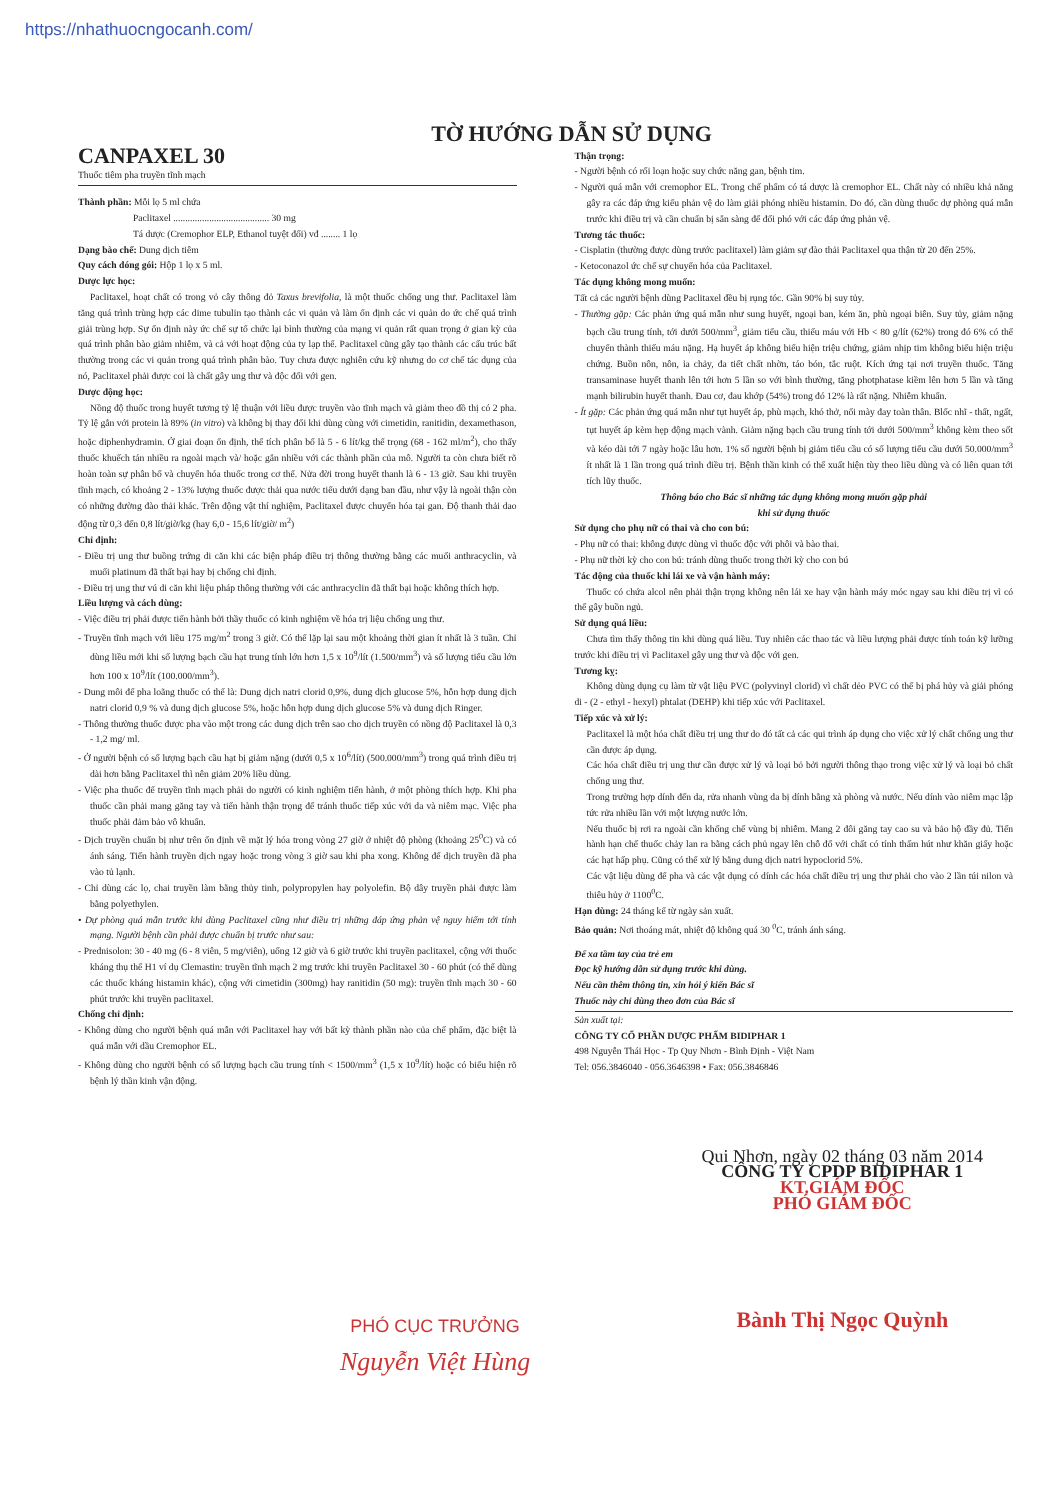https://nhathuocngocanh.com/
TỜ HƯỚNG DẪN SỬ DỤNG
CANPAXEL 30
Thuốc tiêm pha truyền tĩnh mạch
Thành phần: Mỗi lọ 5 ml chứa
Paclitaxel ........................................ 30 mg
Tá dược (Cremophor ELP, Ethanol tuyệt đối) vđ ........ 1 lọ
Dạng bào chế: Dung dịch tiêm
Quy cách đóng gói: Hộp 1 lọ x 5 ml.
Dược lực học:
Paclitaxel, hoạt chất có trong vỏ cây thông đỏ Taxus brevifolia, là một thuốc chống ung thư. Paclitaxel làm tăng quá trình trùng hợp các dime tubulin tạo thành các vi quản và làm ổn định các vi quản do ức chế quá trình giải trùng hợp. Sự ổn định này ức chế sự tổ chức lại bình thường của mạng vi quản rất quan trọng ở gian kỳ của quá trình phân bào giảm nhiễm, và cả với hoạt động của ty lạp thể. Paclitaxel cũng gây tạo thành các cấu trúc bất thường trong các vi quản trong quá trình phân bào. Tuy chưa được nghiên cứu kỹ nhưng do cơ chế tác dụng của nó, Paclitaxel phải được coi là chất gây ung thư và độc đối với gen.
Dược động học:
Nồng độ thuốc trong huyết tương tỷ lệ thuận với liều được truyền vào tĩnh mạch và giảm theo đồ thị có 2 pha. Tỷ lệ gắn với protein là 89% (in vitro) và không bị thay đổi khi dùng cùng với cimetidin, ranitidin, dexamethason, hoặc diphenhydramin. Ở giai đoạn ổn định, thể tích phân bố là 5 - 6 lít/kg thể trọng (68 - 162 ml/m<sup>2</sup>), cho thấy thuốc khuếch tán nhiều ra ngoài mạch và/ hoặc gắn nhiều với các thành phần của mô. Người ta còn chưa biết rõ hoàn toàn sự phân bố và chuyển hóa thuốc trong cơ thể. Nửa đời trong huyết thanh là 6 - 13 giờ. Sau khi truyền tĩnh mạch, có khoảng 2 - 13% lượng thuốc được thải qua nước tiểu dưới dạng ban đầu, như vậy là ngoài thận còn có những đường đào thải khác. Trên động vật thí nghiệm, Paclitaxel được chuyển hóa tại gan. Độ thanh thải dao động từ 0,3 đến 0,8 lít/giờ/kg (hay 6,0 - 15,6 lít/giờ/ m<sup>2</sup>)
Chỉ định:
- Điều trị ung thư buồng trứng di căn khi các biện pháp điều trị thông thường bằng các muối anthracyclin, và muối platinum đã thất bại hay bị chống chỉ định.
- Điều trị ung thư vú di căn khi liệu pháp thông thường với các anthracyclin đã thất bại hoặc không thích hợp.
Liều lượng và cách dùng:
- Việc điều trị phải được tiến hành bởi thầy thuốc có kinh nghiệm về hóa trị liệu chống ung thư.
- Truyền tĩnh mạch với liều 175 mg/m<sup>2</sup> trong 3 giờ. Có thể lặp lại sau một khoảng thời gian ít nhất là 3 tuần. Chỉ dùng liều mới khi số lượng bạch cầu hạt trung tính lớn hơn 1,5 x 10<sup>9</sup>/lít (1.500/mm<sup>3</sup>) và số lượng tiểu cầu lớn hơn 100 x 10<sup>9</sup>/lít (100.000/mm<sup>3</sup>).
- Dung môi để pha loãng thuốc có thể là: Dung dịch natri clorid 0,9%, dung dịch glucose 5%, hỗn hợp dung dịch natri clorid 0,9 % và dung dịch glucose 5%, hoặc hỗn hợp dung dịch glucose 5% và dung dịch Ringer.
- Thông thường thuốc được pha vào một trong các dung dịch trên sao cho dịch truyền có nồng độ Paclitaxel là 0,3 - 1,2 mg/ ml.
- Ở người bệnh có số lượng bạch cầu hạt bị giảm nặng (dưới 0,5 x 10<sup>6</sup>/lít) (500.000/mm<sup>3</sup>) trong quá trình điều trị dài hơn bằng Paclitaxel thì nên giảm 20% liều dùng.
- Việc pha thuốc để truyền tĩnh mạch phải do người có kinh nghiệm tiến hành, ở một phòng thích hợp. Khi pha thuốc cần phải mang găng tay và tiến hành thận trọng để tránh thuốc tiếp xúc với da và niêm mạc. Việc pha thuốc phải đảm bảo vô khuẩn.
- Dịch truyền chuẩn bị như trên ổn định về mặt lý hóa trong vòng 27 giờ ở nhiệt độ phòng (khoảng 25<sup>0</sup>C) và có ánh sáng. Tiến hành truyền dịch ngay hoặc trong vòng 3 giờ sau khi pha xong. Không để dịch truyền đã pha vào tủ lạnh.
- Chỉ dùng các lọ, chai truyền làm bằng thủy tinh, polypropylen hay polyolefin. Bộ dây truyền phải được làm bằng polyethylen.
• Dự phòng quá mẫn trước khi dùng Paclitaxel cũng như điều trị những đáp ứng phản vệ nguy hiểm tới tính mạng. Người bệnh cần phải được chuẩn bị trước như sau:
- Prednisolon: 30 - 40 mg (6 - 8 viên, 5 mg/viên), uống 12 giờ và 6 giờ trước khi truyền paclitaxel, cộng với thuốc kháng thụ thể H1 ví dụ Clemastin: truyền tĩnh mạch 2 mg trước khi truyền Paclitaxel 30 - 60 phút (có thể dùng các thuốc kháng histamin khác), cộng với cimetidin (300mg) hay ranitidin (50 mg): truyền tĩnh mạch 30 - 60 phút trước khi truyền paclitaxel.
Chống chỉ định:
- Không dùng cho người bệnh quá mẫn với Paclitaxel hay với bất kỳ thành phần nào của chế phẩm, đặc biệt là quá mẫn với dầu Cremophor EL.
- Không dùng cho người bệnh có số lượng bạch cầu trung tính < 1500/mm<sup>3</sup> (1,5 x 10<sup>9</sup>/lít) hoặc có biểu hiện rõ bệnh lý thần kinh vận động.
Thận trọng:
- Người bệnh có rối loạn hoặc suy chức năng gan, bệnh tim.
- Người quá mẫn với cremophor EL. Trong chế phẩm có tá dược là cremophor EL. Chất này có nhiều khả năng gây ra các đáp ứng kiểu phản vệ do làm giải phóng nhiều histamin. Do đó, cần dùng thuốc dự phòng quá mẫn trước khi điều trị và cần chuẩn bị sẵn sàng để đối phó với các đáp ứng phản vệ.
Tương tác thuốc:
- Cisplatin (thường được dùng trước paclitaxel) làm giảm sự đào thải Paclitaxel qua thận từ 20 đến 25%.
- Ketoconazol ức chế sự chuyển hóa của Paclitaxel.
Tác dụng không mong muốn:
Tất cả các người bệnh dùng Paclitaxel đều bị rụng tóc. Gần 90% bị suy tủy.
- Thường gặp: Các phản ứng quá mẫn như sung huyết, ngoại ban, kém ăn, phù ngoại biên. Suy tủy, giảm nặng bạch cầu trung tính, tới dưới 500/mm<sup>3</sup>, giảm tiểu cầu, thiếu máu với Hb < 80 g/lít (62%) trong đó 6% có thể chuyển thành thiếu máu nặng. Hạ huyết áp không biểu hiện triệu chứng, giảm nhịp tim không biểu hiện triệu chứng. Buồn nôn, nôn, ỉa chảy, đa tiết chất nhờn, táo bón, tắc ruột. Kích ứng tại nơi truyền thuốc. Tăng transaminase huyết thanh lên tới hơn 5 lần so với bình thường, tăng photphatase kiềm lên hơn 5 lần và tăng mạnh bilirubin huyết thanh. Đau cơ, đau khớp (54%) trong đó 12% là rất nặng. Nhiễm khuẩn.
- Ít gặp: Các phản ứng quá mẫn như tụt huyết áp, phù mạch, khó thở, nổi mày đay toàn thân. Blốc nhĩ - thất, ngất, tụt huyết áp kèm hẹp động mạch vành. Giảm nặng bạch cầu trung tính tới dưới 500/mm<sup>3</sup> không kèm theo sốt và kéo dài tới 7 ngày hoặc lâu hơn. 1% số người bệnh bị giảm tiểu cầu có số lượng tiểu cầu dưới 50.000/mm<sup>3</sup> ít nhất là 1 lần trong quá trình điều trị. Bệnh thần kinh có thể xuất hiện tùy theo liều dùng và có liên quan tới tích lũy thuốc.
Thông báo cho Bác sĩ những tác dụng không mong muốn gặp phải
khi sử dụng thuốc
Sử dụng cho phụ nữ có thai và cho con bú:
- Phụ nữ có thai: không được dùng vì thuốc độc với phôi và bào thai.
- Phụ nữ thời kỳ cho con bú: tránh dùng thuốc trong thời kỳ cho con bú
Tác động của thuốc khi lái xe và vận hành máy:
Thuốc có chứa alcol nên phải thận trọng không nên lái xe hay vận hành máy móc ngay sau khi điều trị vì có thể gây buồn ngủ.
Sử dụng quá liều:
Chưa tìm thấy thông tin khi dùng quá liều. Tuy nhiên các thao tác và liều lượng phải được tính toán kỹ lưỡng trước khi điều trị vì Paclitaxel gây ung thư và độc với gen.
Tương kỵ:
Không dùng dụng cụ làm từ vật liệu PVC (polyvinyl clorid) vì chất dẻo PVC có thể bị phá hủy và giải phóng di - (2 - ethyl - hexyl) phtalat (DEHP) khi tiếp xúc với Paclitaxel.
Tiếp xúc và xử lý:
Paclitaxel là một hóa chất điều trị ung thư do đó tất cả các qui trình áp dụng cho việc xử lý chất chống ung thư cần được áp dụng.
Các hóa chất điều trị ung thư cần được xử lý và loại bỏ bởi người thông thạo trong việc xử lý và loại bỏ chất chống ung thư.
Trong trường hợp dính đến da, rửa nhanh vùng da bị dính bằng xà phòng và nước. Nếu dính vào niêm mạc lập tức rửa nhiều lần với một lượng nước lớn.
Nếu thuốc bị rơi ra ngoài cần khống chế vùng bị nhiễm. Mang 2 đôi găng tay cao su và bảo hộ đầy đủ. Tiến hành hạn chế thuốc chảy lan ra bằng cách phủ ngay lên chỗ đổ với chất có tính thấm hút như khăn giấy hoặc các hạt hấp phụ. Cũng có thể xử lý bằng dung dịch natri hypoclorid 5%.
Các vật liệu dùng để pha và các vật dụng có dính các hóa chất điều trị ung thư phải cho vào 2 lần túi nilon và thiêu hủy ở 1100<sup>0</sup>C.
Hạn dùng: 24 tháng kể từ ngày sản xuất.
Bảo quản: Nơi thoáng mát, nhiệt độ không quá 30 <sup>0</sup>C, tránh ánh sáng.
Để xa tầm tay của trẻ em
Đọc kỹ hướng dẫn sử dụng trước khi dùng.
Nếu cần thêm thông tin, xin hỏi ý kiến Bác sĩ
Thuốc này chỉ dùng theo đơn của Bác sĩ
Sản xuất tại:
CÔNG TY CỔ PHẦN DƯỢC PHẨM BIDIPHAR 1
498 Nguyễn Thái Học - Tp Quy Nhơn - Bình Định - Việt Nam
Tel: 056.3846040 - 056.3646398 • Fax: 056.3846846
PHÓ CỤC TRƯỞNG
Nguyễn Việt Hùng
Qui Nhơn, ngày 02 tháng 03 năm 2014
CÔNG TY CPDP BIDIPHAR 1
KT.GIÁM ĐỐC
PHÓ GIÁM ĐỐC
Bành Thị Ngọc Quỳnh